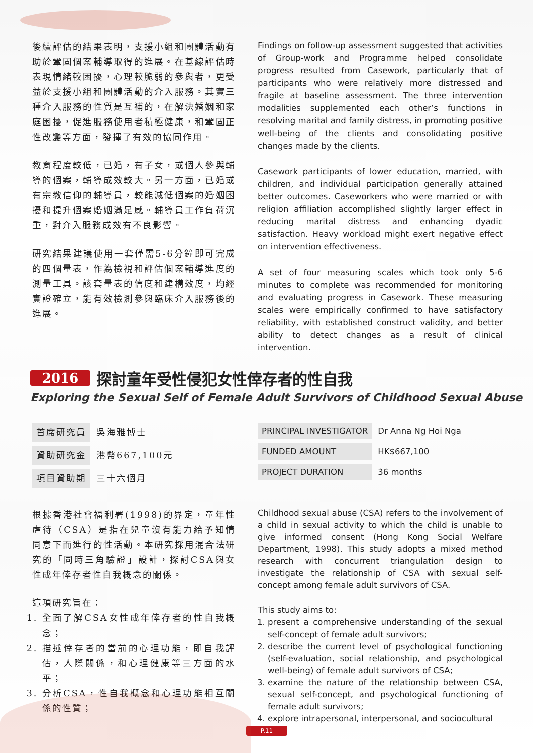後續評估的結果表明，支援小組和團體活動有助於鞏固個案輔導取得的進展。在基線評估時表現情緒較困擾，心理較脆弱的參與者，更受益於支援小組和團體活動的介入服務。其實三種介入服務的性質是互補的，在解決婚姻和家庭困擾，促進服務使用者積極健康，和鞏固正性改變等方面，發揮了有效的協同作用。
教育程度較低，已婚，有子女，或個人參與輔導的個案，輔導成效較大。另一方面，已婚或有宗教信仰的輔導員，較能減低個案的婚姻困擾和提升個案婚姻滿足感。輔導員工作負荷沉重，對介入服務成效有不良影響。
研究結果建議使用一套僅需5-6分鐘即可完成的四個量表，作為檢視和評估個案輔導進度的測量工具。該套量表的信度和建構效度，均經實證確立，能有效檢測參與臨床介入服務後的進展。
Findings on follow-up assessment suggested that activities of Group-work and Programme helped consolidate progress resulted from Casework, particularly that of participants who were relatively more distressed and fragile at baseline assessment. The three intervention modalities supplemented each other’s functions in resolving marital and family distress, in promoting positive well-being of the clients and consolidating positive changes made by the clients.
Casework participants of lower education, married, with children, and individual participation generally attained better outcomes. Caseworkers who were married or with religion affiliation accomplished slightly larger effect in reducing marital distress and enhancing dyadic satisfaction. Heavy workload might exert negative effect on intervention effectiveness.
A set of four measuring scales which took only 5-6 minutes to complete was recommended for monitoring and evaluating progress in Casework. These measuring scales were empirically confirmed to have satisfactory reliability, with established construct validity, and better ability to detect changes as a result of clinical intervention.
2016 探討童年受性侵犯女性倖存者的性自我
Exploring the Sexual Self of Female Adult Survivors of Childhood Sexual Abuse
| 首席研究員 | 吳海雅博士 |
| 資助研究金 | 港幣667,100元 |
| 項目資助期 | 三十六個月 |
| PRINCIPAL INVESTIGATOR | Dr Anna Ng Hoi Nga |
| FUNDED AMOUNT | HK$667,100 |
| PROJECT DURATION | 36 months |
根據香港社會福利署(1998)的界定，童年性虐待（CSA）是指在兒童沒有能力給予知情同意下而進行的性活動。本研究採用混合法研究的「同時三角驗證」設計，探討CSA與女性成年倖存者性自我概念的關係。
這項研究旨在：
1. 全面了解CSA女性成年倖存者的性自我概念；
2. 描述倖存者的當前的心理功能，即自我評估，人際關係，和心理健康等三方面的水平；
3. 分析CSA，性自我概念和心理功能相互關係的性質；
Childhood sexual abuse (CSA) refers to the involvement of a child in sexual activity to which the child is unable to give informed consent (Hong Kong Social Welfare Department, 1998). This study adopts a mixed method research with concurrent triangulation design to investigate the relationship of CSA with sexual self-concept among female adult survivors of CSA.
This study aims to:
1. present a comprehensive understanding of the sexual self-concept of female adult survivors;
2. describe the current level of psychological functioning (self-evaluation, social relationship, and psychological well-being) of female adult survivors of CSA;
3. examine the nature of the relationship between CSA, sexual self-concept, and psychological functioning of female adult survivors;
4. explore intrapersonal, interpersonal, and sociocultural
P.11